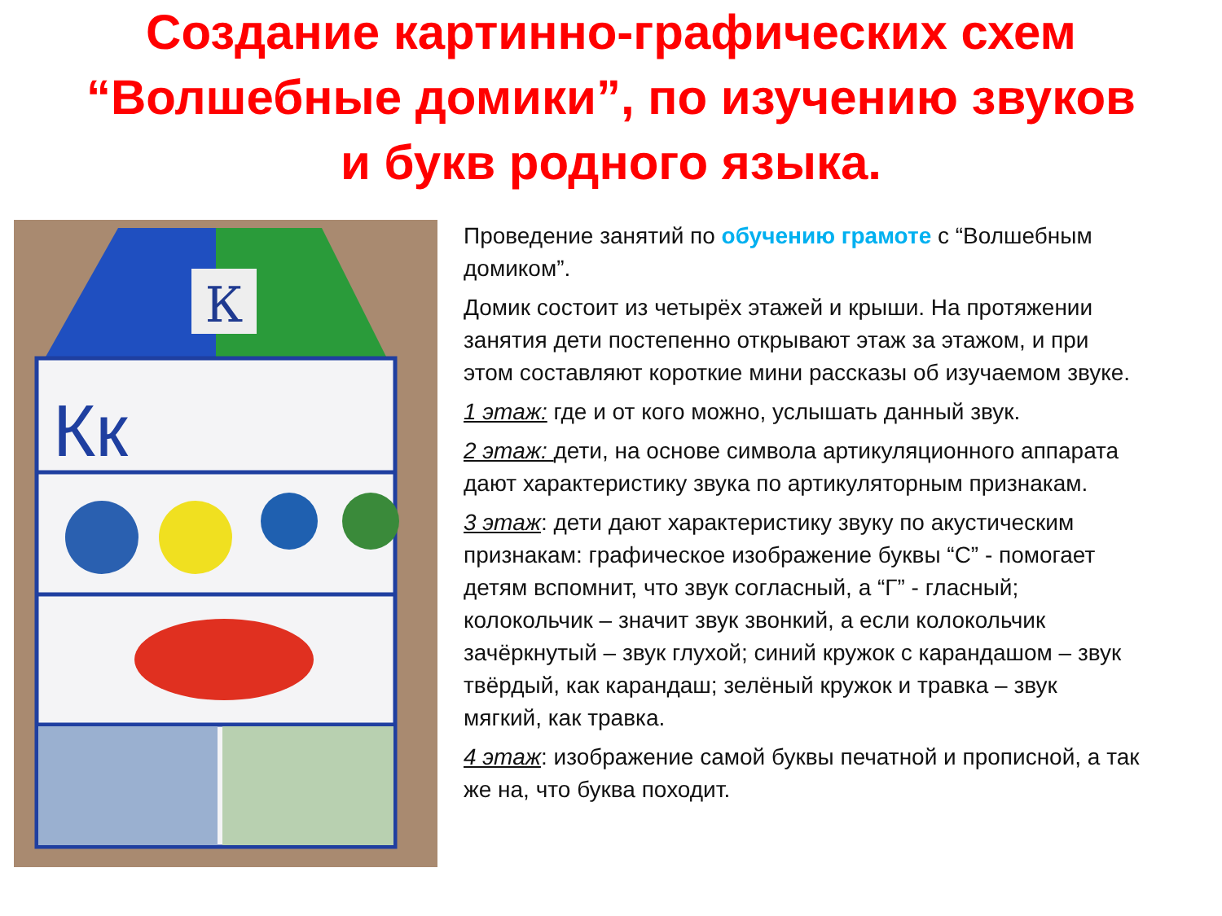Создание картинно-графических схем “Волшебные домики”, по изучению звуков
и букв родного языка.
К
Кк
Проведение занятий по обучению грамоте с “Волшебным домиком”.
Домик состоит из четырёх этажей и крыши. На протяжении занятия дети постепенно открывают этаж за этажом, и при этом составляют короткие мини рассказы об изучаемом звуке.
1 этаж: где и от кого можно, услышать данный звук.
2 этаж: дети, на основе символа артикуляционного аппарата дают характеристику звука по артикуляторным признакам.
3 этаж: дети дают характеристику звуку по акустическим признакам: графическое изображение буквы “С” - помогает детям вспомнит, что звук согласный, а “Г” - гласный; колокольчик – значит звук звонкий, а если колокольчик зачёркнутый – звук глухой; синий кружок с карандашом – звук твёрдый, как карандаш; зелёный кружок и травка – звук мягкий, как травка.
4 этаж: изображение самой буквы печатной и прописной, а так же на, что буква походит.